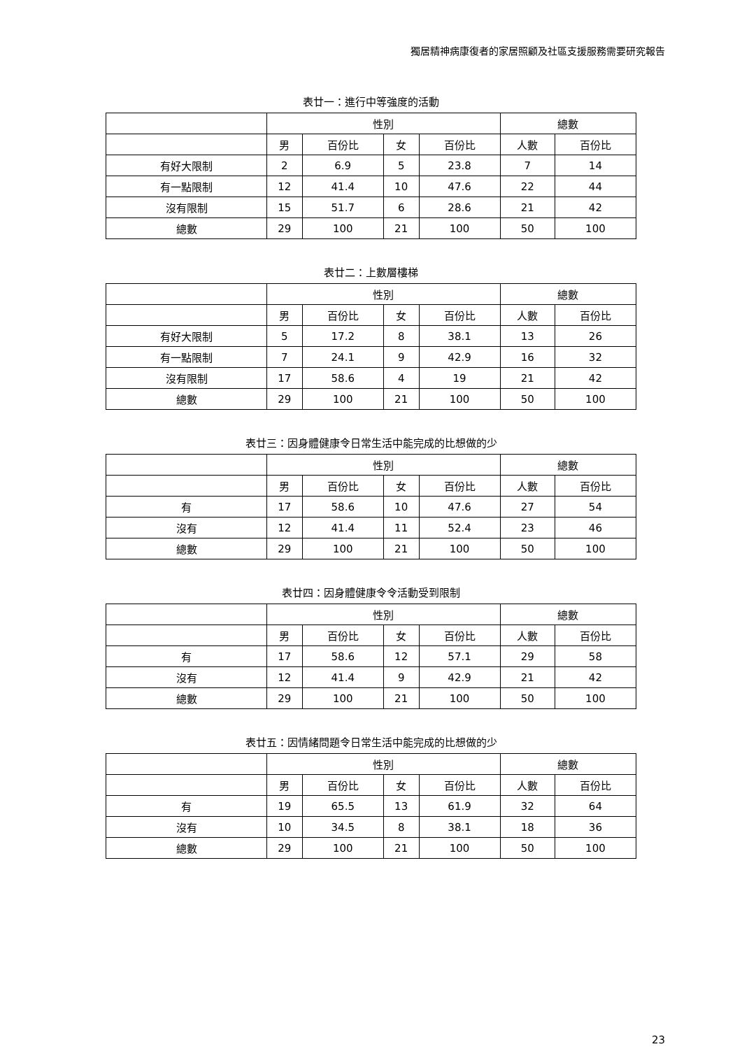獨居精神病康復者的家居照顧及社區支援服務需要研究報告
表廿一：進行中等強度的活動
| | 性別 | | | | 總數 | |
| | 男 | 百份比 | 女 | 百份比 | 人數 | 百份比 |
| 有好大限制 | 2 | 6.9 | 5 | 23.8 | 7 | 14 |
| 有一點限制 | 12 | 41.4 | 10 | 47.6 | 22 | 44 |
| 沒有限制 | 15 | 51.7 | 6 | 28.6 | 21 | 42 |
| 總數 | 29 | 100 | 21 | 100 | 50 | 100 |
表廿二：上數層樓梯
| | 性別 | | | | 總數 | |
| | 男 | 百份比 | 女 | 百份比 | 人數 | 百份比 |
| 有好大限制 | 5 | 17.2 | 8 | 38.1 | 13 | 26 |
| 有一點限制 | 7 | 24.1 | 9 | 42.9 | 16 | 32 |
| 沒有限制 | 17 | 58.6 | 4 | 19 | 21 | 42 |
| 總數 | 29 | 100 | 21 | 100 | 50 | 100 |
表廿三：因身體健康令日常生活中能完成的比想做的少
| | 性別 | | | | 總數 | |
| | 男 | 百份比 | 女 | 百份比 | 人數 | 百份比 |
| 有 | 17 | 58.6 | 10 | 47.6 | 27 | 54 |
| 沒有 | 12 | 41.4 | 11 | 52.4 | 23 | 46 |
| 總數 | 29 | 100 | 21 | 100 | 50 | 100 |
表廿四：因身體健康令令活動受到限制
| | 性別 | | | | 總數 | |
| | 男 | 百份比 | 女 | 百份比 | 人數 | 百份比 |
| 有 | 17 | 58.6 | 12 | 57.1 | 29 | 58 |
| 沒有 | 12 | 41.4 | 9 | 42.9 | 21 | 42 |
| 總數 | 29 | 100 | 21 | 100 | 50 | 100 |
表廿五：因情緒問題令日常生活中能完成的比想做的少
| | 性別 | | | | 總數 | |
| | 男 | 百份比 | 女 | 百份比 | 人數 | 百份比 |
| 有 | 19 | 65.5 | 13 | 61.9 | 32 | 64 |
| 沒有 | 10 | 34.5 | 8 | 38.1 | 18 | 36 |
| 總數 | 29 | 100 | 21 | 100 | 50 | 100 |
23